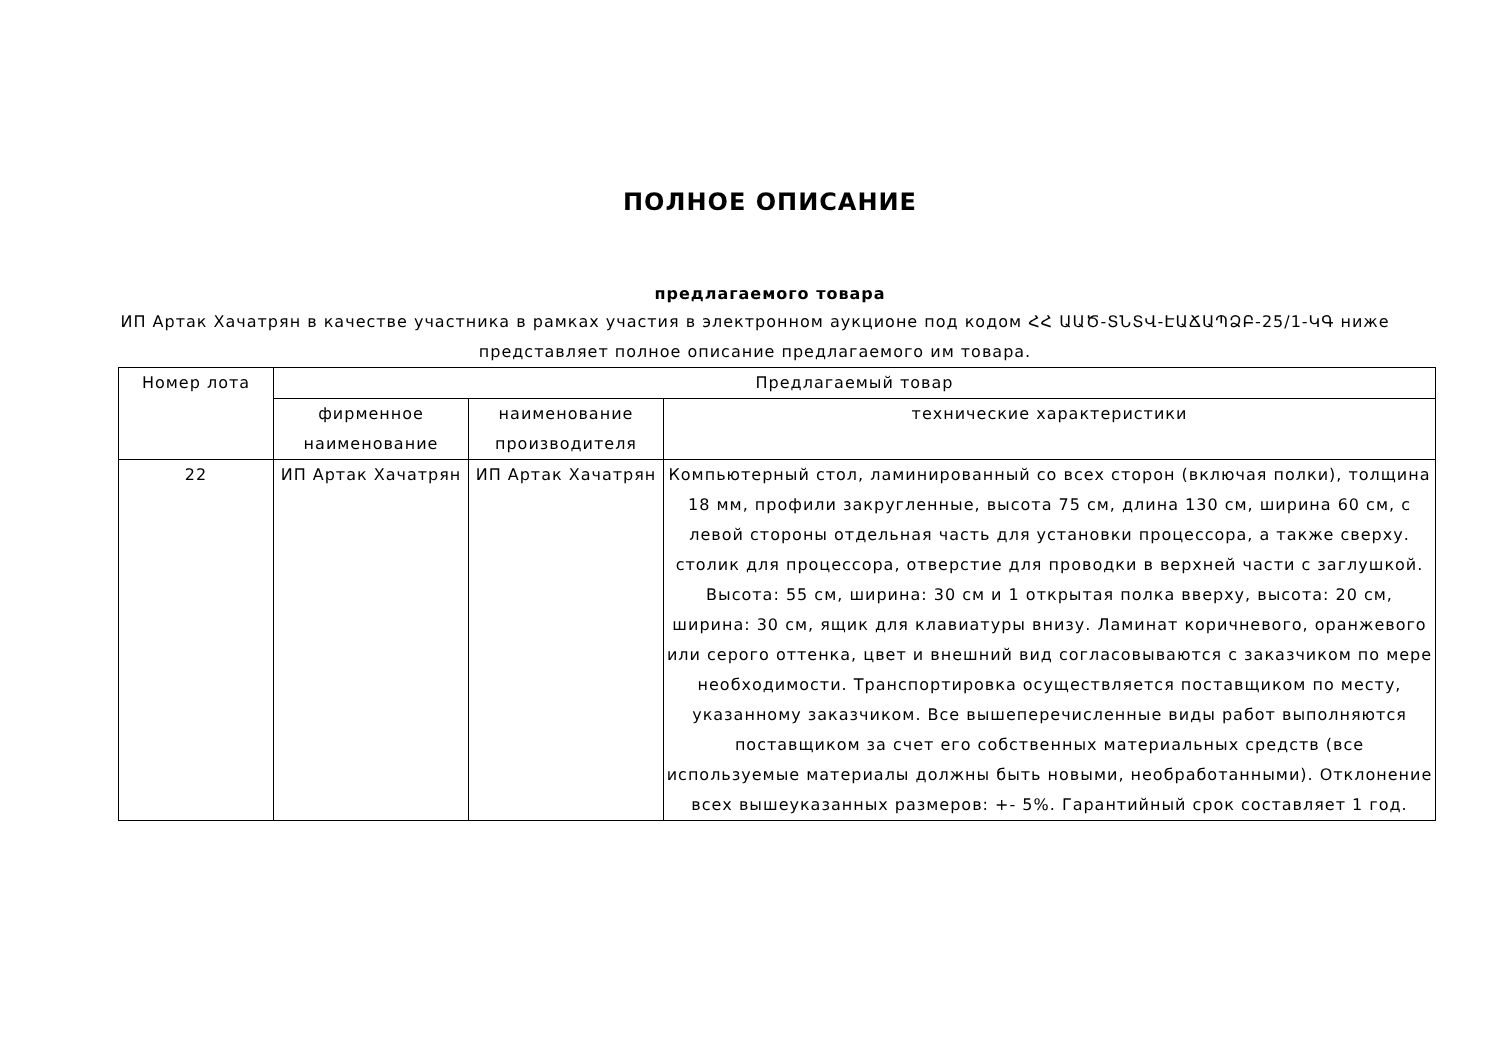ПОЛНОЕ ОПИСАНИЕ
предлагаемого товара
ИП Артак Хачатрян в качестве участника в рамках участия в электронном аукционе под кодом ՀՀ ԱԱԾ-ՏՆՏՎ-ԷԱՃԱՊՁԲ-25/1-ԿԳ ниже представляет полное описание предлагаемого им товара.
| Номер лота | Предлагаемый товар | | |
| | фирменное наименование | наименование производителя | технические характеристики |
| 22 | ИП Артак Хачатрян | ИП Артак Хачатрян | Компьютерный стол, ламинированный со всех сторон (включая полки), толщина 18 мм, профили закругленные, высота 75 см, длина 130 см, ширина 60 см, с левой стороны отдельная часть для установки процессора, а также сверху. столик для процессора, отверстие для проводки в верхней части с заглушкой. Высота: 55 см, ширина: 30 см и 1 открытая полка вверху, высота: 20 см, ширина: 30 см, ящик для клавиатуры внизу. Ламинат коричневого, оранжевого или серого оттенка, цвет и внешний вид согласовываются с заказчиком по мере необходимости. Транспортировка осуществляется поставщиком по месту, указанному заказчиком. Все вышеперечисленные виды работ выполняются поставщиком за счет его собственных материальных средств (все используемые материалы должны быть новыми, необработанными). Отклонение всех вышеуказанных размеров: +- 5%. Гарантийный срок составляет 1 год. |